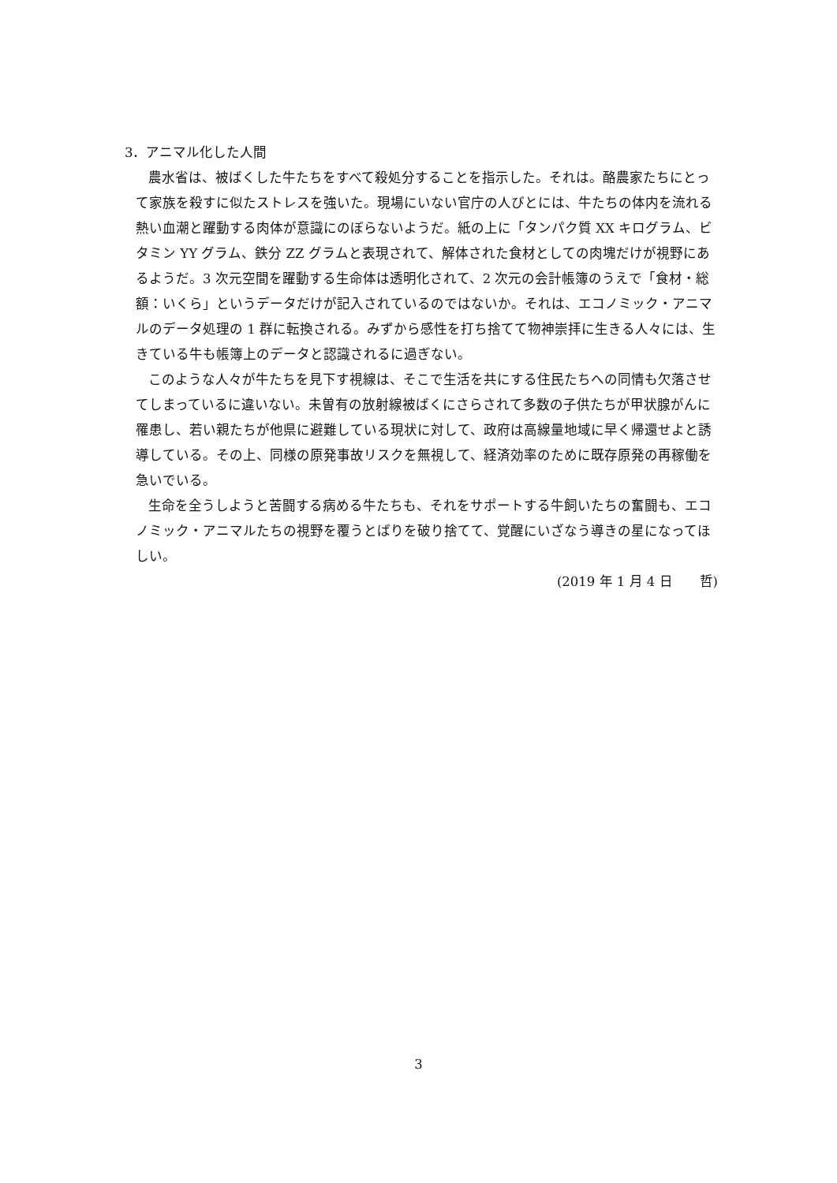3．アニマル化した人間
農水省は、被ばくした牛たちをすべて殺処分することを指示した。それは。酪農家たちにとって家族を殺すに似たストレスを強いた。現場にいない官庁の人びとには、牛たちの体内を流れる熱い血潮と躍動する肉体が意識にのぼらないようだ。紙の上に「タンパク質 XX キログラム、ビタミン YY グラム、鉄分 ZZ グラムと表現されて、解体された食材としての肉塊だけが視野にあるようだ。3 次元空間を躍動する生命体は透明化されて、2 次元の会計帳簿のうえで「食材・総額：いくら」というデータだけが記入されているのではないか。それは、エコノミック・アニマルのデータ処理の 1 群に転換される。みずから感性を打ち捨てて物神崇拝に生きる人々には、生きている牛も帳簿上のデータと認識されるに過ぎない。
このような人々が牛たちを見下す視線は、そこで生活を共にする住民たちへの同情も欠落させてしまっているに違いない。未曽有の放射線被ばくにさらされて多数の子供たちが甲状腺がんに罹患し、若い親たちが他県に避難している現状に対して、政府は高線量地域に早く帰還せよと誘導している。その上、同様の原発事故リスクを無視して、経済効率のために既存原発の再稼働を急いでいる。
生命を全うしようと苦闘する病める牛たちも、それをサポートする牛飼いたちの奮闘も、エコノミック・アニマルたちの視野を覆うとばりを破り捨てて、覚醒にいざなう導きの星になってほしい。
(2019 年 1 月 4 日　　哲)
3